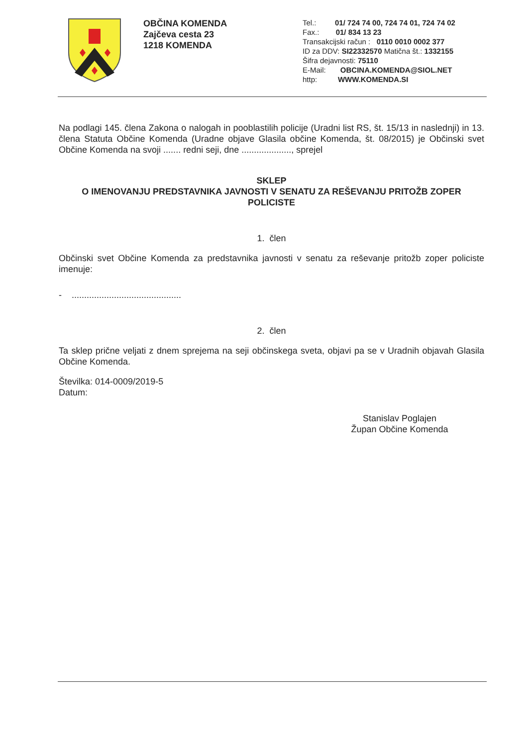OBČINA KOMENDA
Zajčeva cesta 23
1218 KOMENDA
Tel.: 01/ 724 74 00, 724 74 01, 724 74 02
Fax.: 01/ 834 13 23
Transakcijski račun : 0110 0010 0002 377
ID za DDV: SI22332570 Matična št.: 1332155
Šifra dejavnosti: 75110
E-Mail: OBCINA.KOMENDA@SIOL.NET
http: WWW.KOMENDA.SI
Na podlagi 145. člena Zakona o nalogah in pooblastilih policije (Uradni list RS, št. 15/13 in naslednji) in 13. člena Statuta Občine Komenda (Uradne objave Glasila občine Komenda, št. 08/2015) je Občinski svet Občine Komenda na svoji ....... redni seji, dne ...................., sprejel
SKLEP
O IMENOVANJU PREDSTAVNIKA JAVNOSTI V SENATU ZA REŠEVANJU PRITOŽB ZOPER POLICISTE
1. člen
Občinski svet Občine Komenda za predstavnika javnosti v senatu za reševanje pritožb zoper policiste imenuje:
- ............................................
2. člen
Ta sklep prične veljati z dnem sprejema na seji občinskega sveta, objavi pa se v Uradnih objavah Glasila Občine Komenda.
Številka: 014-0009/2019-5
Datum:
Stanislav Poglajen
Župan Občine Komenda